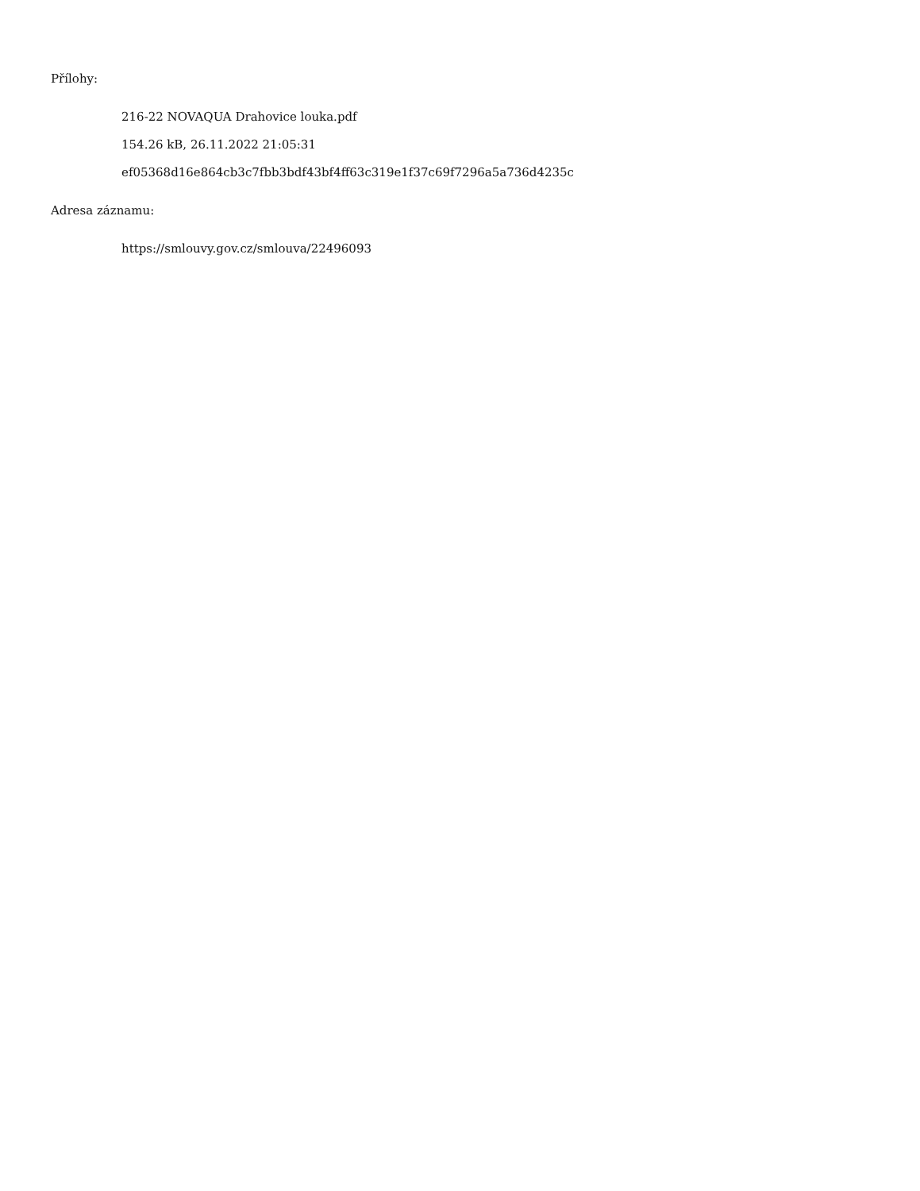Přílohy:
216-22 NOVAQUA Drahovice louka.pdf
154.26 kB, 26.11.2022 21:05:31
ef05368d16e864cb3c7fbb3bdf43bf4ff63c319e1f37c69f7296a5a736d4235c
Adresa záznamu:
https://smlouvy.gov.cz/smlouva/22496093